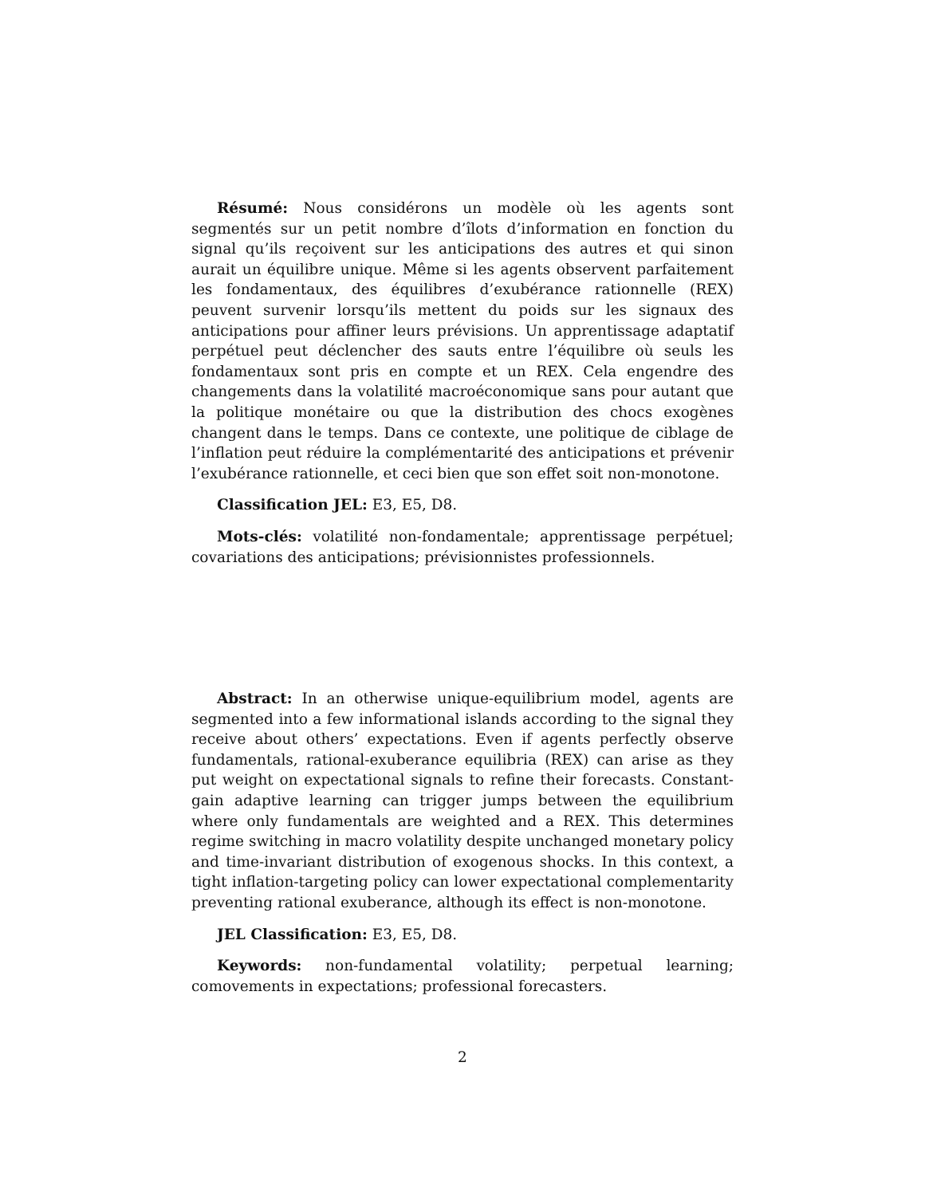Résumé: Nous considérons un modèle où les agents sont segmentés sur un petit nombre d’îlots d’information en fonction du signal qu’ils reçoivent sur les anticipations des autres et qui sinon aurait un équilibre unique. Même si les agents observent parfaitement les fondamentaux, des équilibres d’exubérance rationnelle (REX) peuvent survenir lorsqu’ils mettent du poids sur les signaux des anticipations pour affiner leurs prévisions. Un apprentissage adaptatif perpétuel peut déclencher des sauts entre l’équilibre où seuls les fondamentaux sont pris en compte et un REX. Cela engendre des changements dans la volatilité macroéconomique sans pour autant que la politique monétaire ou que la distribution des chocs exogènes changent dans le temps. Dans ce contexte, une politique de ciblage de l’inflation peut réduire la complémentarité des anticipations et prévenir l’exubérance rationnelle, et ceci bien que son effet soit non-monotone.
Classification JEL: E3, E5, D8.
Mots-clés: volatilité non-fondamentale; apprentissage perpétuel; covariations des anticipations; prévisionnistes professionnels.
Abstract: In an otherwise unique-equilibrium model, agents are segmented into a few informational islands according to the signal they receive about others’ expectations. Even if agents perfectly observe fundamentals, rational-exuberance equilibria (REX) can arise as they put weight on expectational signals to refine their forecasts. Constant-gain adaptive learning can trigger jumps between the equilibrium where only fundamentals are weighted and a REX. This determines regime switching in macro volatility despite unchanged monetary policy and time-invariant distribution of exogenous shocks. In this context, a tight inflation-targeting policy can lower expectational complementarity preventing rational exuberance, although its effect is non-monotone.
JEL Classification: E3, E5, D8.
Keywords: non-fundamental volatility; perpetual learning; comovements in expectations; professional forecasters.
2